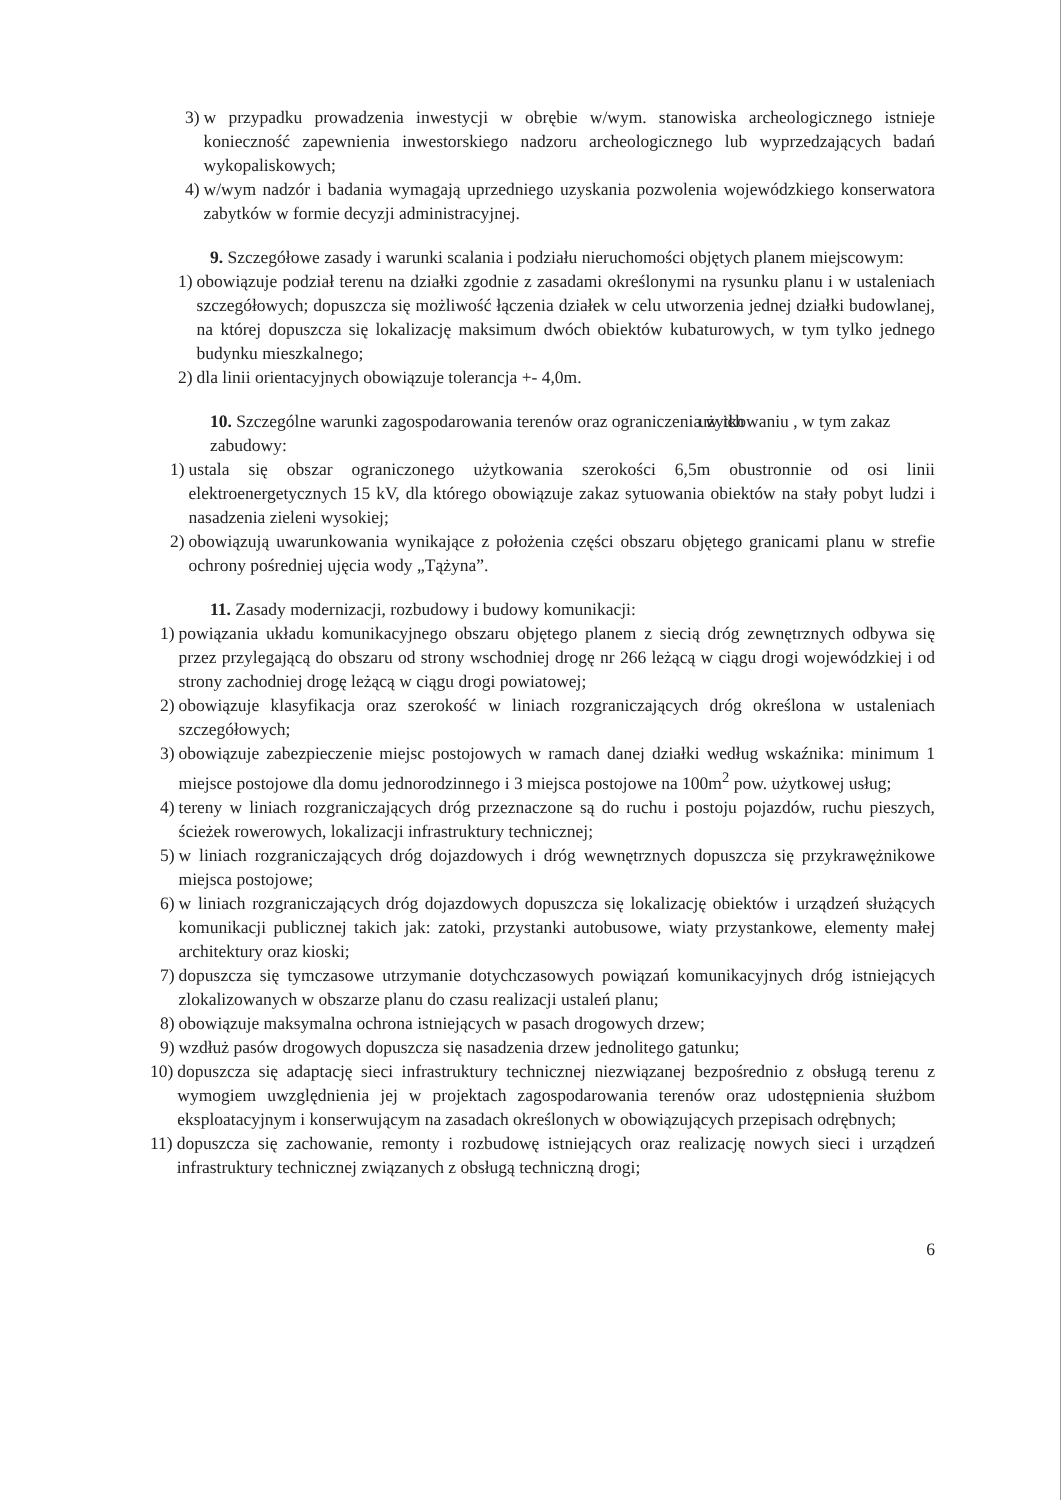3) w przypadku prowadzenia inwestycji w obrębie w/wym. stanowiska archeologicznego istnieje konieczność zapewnienia inwestorskiego nadzoru archeologicznego lub wyprzedzających badań wykopaliskowych;
4) w/wym nadzór i badania wymagają uprzedniego uzyskania pozwolenia wojewódzkiego konserwatora zabytków w formie decyzji administracyjnej.
9. Szczegółowe zasady i warunki scalania i podziału nieruchomości objętych planem miejscowym:
1) obowiązuje podział terenu na działki zgodnie z zasadami określonymi na rysunku planu i w ustaleniach szczegółowych; dopuszcza się możliwość łączenia działek w celu utworzenia jednej działki budowlanej, na której dopuszcza się lokalizację maksimum dwóch obiektów kubaturowych, w tym tylko jednego budynku mieszkalnego;
2) dla linii orientacyjnych obowiązuje tolerancja +- 4,0m.
10. Szczególne warunki zagospodarowania terenów oraz ograniczenia w ich użytkowaniu , w tym zakaz zabudowy:
1) ustala się obszar ograniczonego użytkowania szerokości 6,5m obustronnie od osi linii elektroenergetycznych 15 kV, dla którego obowiązuje zakaz sytuowania obiektów na stały pobyt ludzi i nasadzenia zieleni wysokiej;
2) obowiązują uwarunkowania wynikające z położenia części obszaru objętego granicami planu w strefie ochrony pośredniej ujęcia wody „Tążyna”.
11. Zasady modernizacji, rozbudowy i budowy komunikacji:
1) powiązania układu komunikacyjnego obszaru objętego planem z siecią dróg zewnętrznych odbywa się przez przylegającą do obszaru od strony wschodniej drogę nr 266 leżącą w ciągu drogi wojewódzkiej i od strony zachodniej drogę leżącą w ciągu drogi powiatowej;
2) obowiązuje klasyfikacja oraz szerokość w liniach rozgraniczających dróg określona w ustaleniach szczegółowych;
3) obowiązuje zabezpieczenie miejsc postojowych w ramach danej działki według wskaźnika: minimum 1 miejsce postojowe dla domu jednorodzinnego i 3 miejsca postojowe na 100m<sup>2</sup> pow. użytkowej usług;
4) tereny w liniach rozgraniczających dróg przeznaczone są do ruchu i postoju pojazdów, ruchu pieszych, ścieżek rowerowych, lokalizacji infrastruktury technicznej;
5) w liniach rozgraniczających dróg dojazdowych i dróg wewnętrznych dopuszcza się przykrawężnikowe miejsca postojowe;
6) w liniach rozgraniczających dróg dojazdowych dopuszcza się lokalizację obiektów i urządzeń służących komunikacji publicznej takich jak: zatoki, przystanki autobusowe, wiaty przystankowe, elementy małej architektury oraz kioski;
7) dopuszcza się tymczasowe utrzymanie dotychczasowych powiązań komunikacyjnych dróg istniejących zlokalizowanych w obszarze planu do czasu realizacji ustaleń planu;
8) obowiązuje maksymalna ochrona istniejących w pasach drogowych drzew;
9) wzdłuż pasów drogowych dopuszcza się nasadzenia drzew jednolitego gatunku;
10) dopuszcza się adaptację sieci infrastruktury technicznej niezwiązanej bezpośrednio z obsługą terenu z wymogiem uwzględnienia jej w projektach zagospodarowania terenów oraz udostępnienia służbom eksploatacyjnym i konserwującym na zasadach określonych w obowiązujących przepisach odrębnych;
11) dopuszcza się zachowanie, remonty i rozbudowę istniejących oraz realizację nowych sieci i urządzeń infrastruktury technicznej związanych z obsługą techniczną drogi;
6